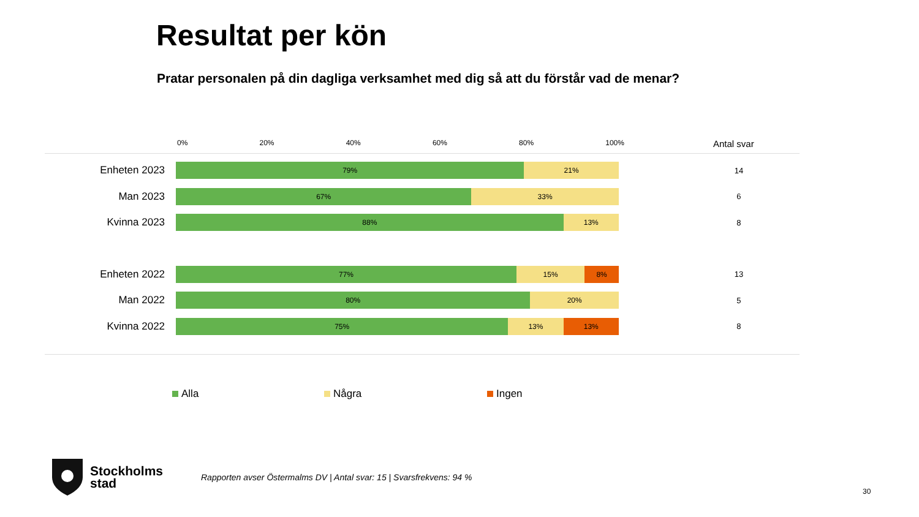Resultat per kön
Pratar personalen på din dagliga verksamhet med dig så att du förstår vad de menar?
0% 20% 40% 60% 80% 100%
Antal svar
Enheten 2023
79% 21%
14
Man 2023
67% 33%
6
Kvinna 2023
88% 13%
8
Enheten 2022
77% 15% 8%
13
Man 2022
80% 20%
5
Kvinna 2022
75% 13% 13%
8
Alla Några Ingen
Stockholms
stad
Rapporten avser Östermalms DV | Antal svar: 15 | Svarsfrekvens: 94 %
30